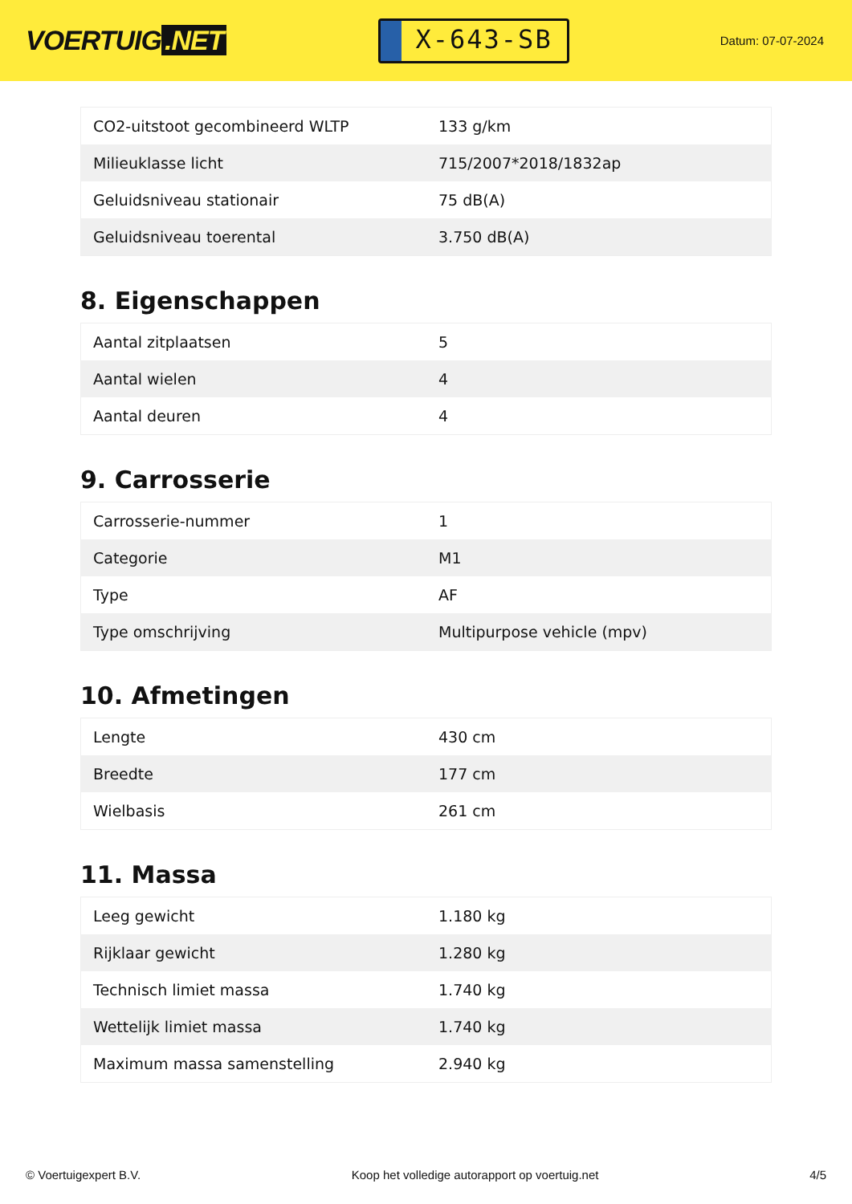VOERTUIG.NET
X-643-SB
Datum: 07-07-2024
| CO2-uitstoot gecombineerd WLTP | 133 g/km |
| Milieuklasse licht | 715/2007*2018/1832ap |
| Geluidsniveau stationair | 75 dB(A) |
| Geluidsniveau toerental | 3.750 dB(A) |
8. Eigenschappen
| Aantal zitplaatsen | 5 |
| Aantal wielen | 4 |
| Aantal deuren | 4 |
9. Carrosserie
| Carrosserie-nummer | 1 |
| Categorie | M1 |
| Type | AF |
| Type omschrijving | Multipurpose vehicle (mpv) |
10. Afmetingen
| Lengte | 430 cm |
| Breedte | 177 cm |
| Wielbasis | 261 cm |
11. Massa
| Leeg gewicht | 1.180 kg |
| Rijklaar gewicht | 1.280 kg |
| Technisch limiet massa | 1.740 kg |
| Wettelijk limiet massa | 1.740 kg |
| Maximum massa samenstelling | 2.940 kg |
© Voertuigexpert B.V. Koop het volledige autorapport op voertuig.net 4/5